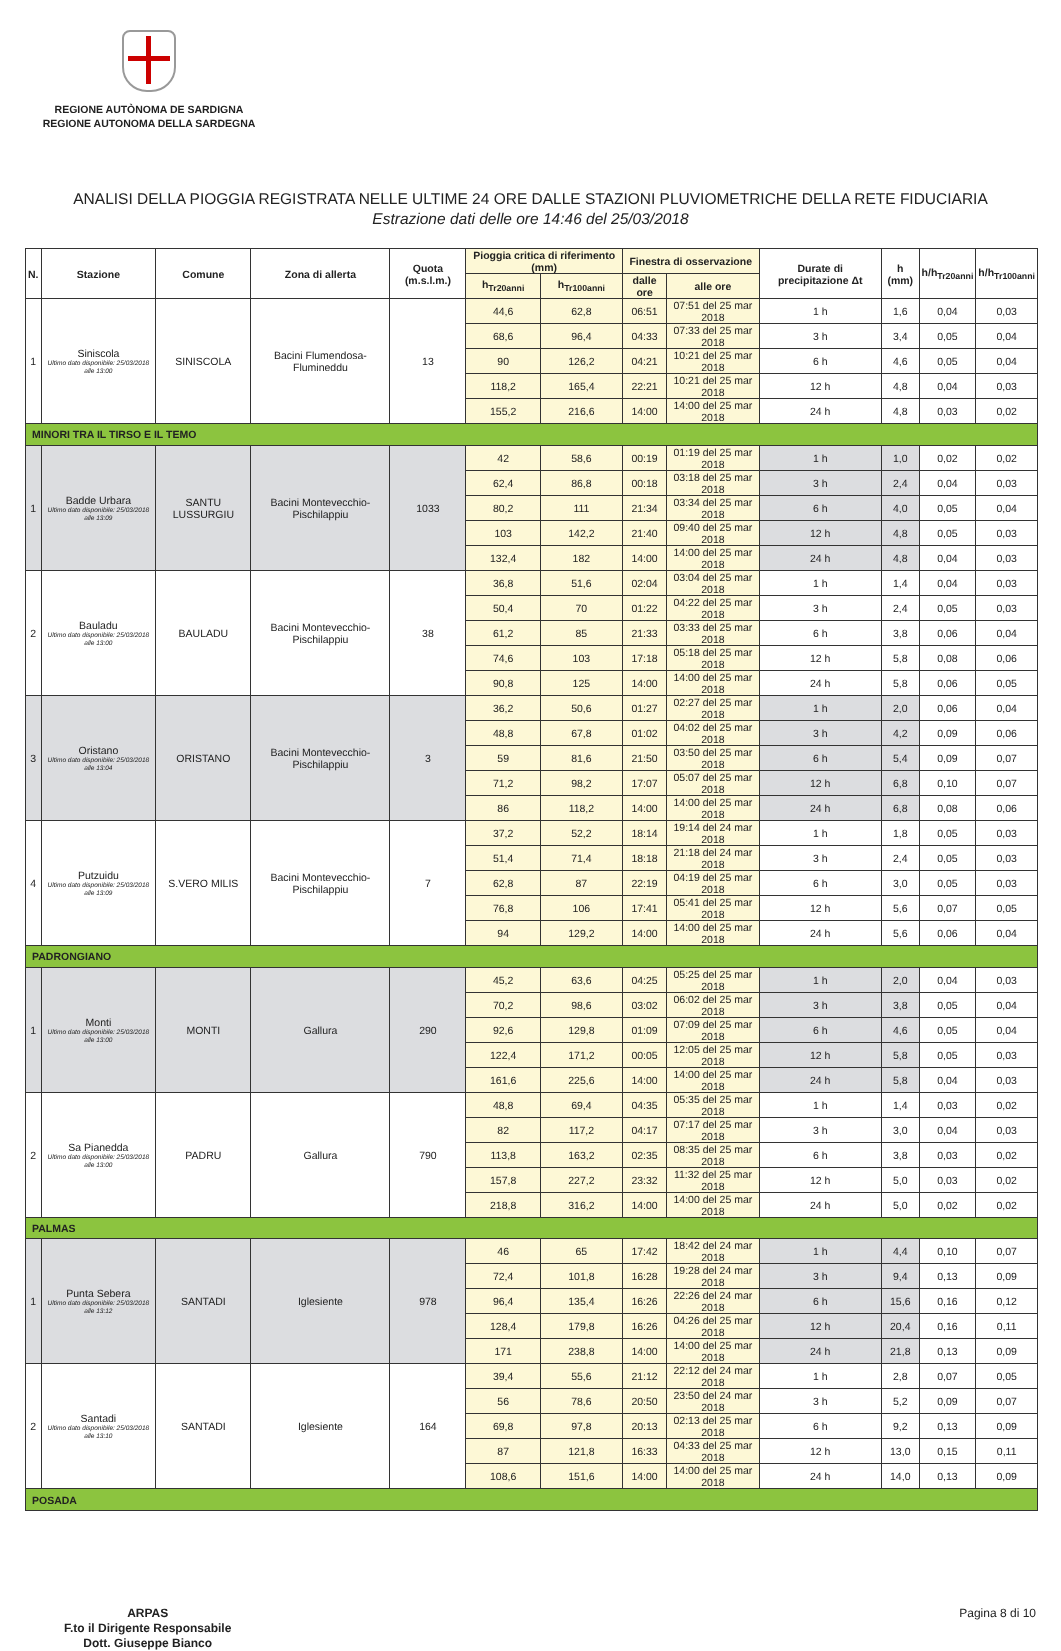REGIONE AUTÒNOMA DE SARDIGNA
REGIONE AUTONOMA DELLA SARDEGNA
ANALISI DELLA PIOGGIA REGISTRATA NELLE ULTIME 24 ORE DALLE STAZIONI PLUVIOMETRICHE DELLA RETE FIDUCIARIA
Estrazione dati delle ore 14:46 del 25/03/2018
| N. | Stazione | Comune | Zona di allerta | Quota (m.s.l.m.) | Pioggia critica di riferimento (mm) | | Finestra di osservazione | | Durate di precipitazione Δt | h (mm) | h/h<sub>Tr20anni</sub> | h/h<sub>Tr100anni</sub> |
| --- | --- | --- | --- | --- | --- | --- | --- | --- | --- | --- | --- | --- |
| | | | | | h<sub>Tr20anni</sub> | h<sub>Tr100anni</sub> | dalle ore | alle ore | | | | |
| 1 | Siniscola Ultimo dato disponibile: 25/03/2018 alle 13:00 | SINISCOLA | Bacini Flumendosa-Flumineddu | 13 | 44,6 | 62,8 | 06:51 | 07:51 del 25 mar 2018 | 1 h | 1,6 | 0,04 | 0,03 |
| | | | | | 68,6 | 96,4 | 04:33 | 07:33 del 25 mar 2018 | 3 h | 3,4 | 0,05 | 0,04 |
| | | | | | 90 | 126,2 | 04:21 | 10:21 del 25 mar 2018 | 6 h | 4,6 | 0,05 | 0,04 |
| | | | | | 118,2 | 165,4 | 22:21 | 10:21 del 25 mar 2018 | 12 h | 4,8 | 0,04 | 0,03 |
| | | | | | 155,2 | 216,6 | 14:00 | 14:00 del 25 mar 2018 | 24 h | 4,8 | 0,03 | 0,02 |
| MINORI TRA IL TIRSO E IL TEMO | | | | | | | | | | | | |
| 1 | Badde Urbara Ultimo dato disponibile: 25/03/2018 alle 13:09 | SANTU LUSSURGIU | Bacini Montevecchio-Pischilappiu | 1033 | 42 | 58,6 | 00:19 | 01:19 del 25 mar 2018 | 1 h | 1,0 | 0,02 | 0,02 |
| | | | | | 62,4 | 86,8 | 00:18 | 03:18 del 25 mar 2018 | 3 h | 2,4 | 0,04 | 0,03 |
| | | | | | 80,2 | 111 | 21:34 | 03:34 del 25 mar 2018 | 6 h | 4,0 | 0,05 | 0,04 |
| | | | | | 103 | 142,2 | 21:40 | 09:40 del 25 mar 2018 | 12 h | 4,8 | 0,05 | 0,03 |
| | | | | | 132,4 | 182 | 14:00 | 14:00 del 25 mar 2018 | 24 h | 4,8 | 0,04 | 0,03 |
| 2 | Bauladu Ultimo dato disponibile: 25/03/2018 alle 13:00 | BAULADU | Bacini Montevecchio-Pischilappiu | 38 | 36,8 | 51,6 | 02:04 | 03:04 del 25 mar 2018 | 1 h | 1,4 | 0,04 | 0,03 |
| | | | | | 50,4 | 70 | 01:22 | 04:22 del 25 mar 2018 | 3 h | 2,4 | 0,05 | 0,03 |
| | | | | | 61,2 | 85 | 21:33 | 03:33 del 25 mar 2018 | 6 h | 3,8 | 0,06 | 0,04 |
| | | | | | 74,6 | 103 | 17:18 | 05:18 del 25 mar 2018 | 12 h | 5,8 | 0,08 | 0,06 |
| | | | | | 90,8 | 125 | 14:00 | 14:00 del 25 mar 2018 | 24 h | 5,8 | 0,06 | 0,05 |
| 3 | Oristano Ultimo dato disponibile: 25/03/2018 alle 13:04 | ORISTANO | Bacini Montevecchio-Pischilappiu | 3 | 36,2 | 50,6 | 01:27 | 02:27 del 25 mar 2018 | 1 h | 2,0 | 0,06 | 0,04 |
| | | | | | 48,8 | 67,8 | 01:02 | 04:02 del 25 mar 2018 | 3 h | 4,2 | 0,09 | 0,06 |
| | | | | | 59 | 81,6 | 21:50 | 03:50 del 25 mar 2018 | 6 h | 5,4 | 0,09 | 0,07 |
| | | | | | 71,2 | 98,2 | 17:07 | 05:07 del 25 mar 2018 | 12 h | 6,8 | 0,10 | 0,07 |
| | | | | | 86 | 118,2 | 14:00 | 14:00 del 25 mar 2018 | 24 h | 6,8 | 0,08 | 0,06 |
| 4 | Putzuidu Ultimo dato disponibile: 25/03/2018 alle 13:09 | S.VERO MILIS | Bacini Montevecchio-Pischilappiu | 7 | 37,2 | 52,2 | 18:14 | 19:14 del 24 mar 2018 | 1 h | 1,8 | 0,05 | 0,03 |
| | | | | | 51,4 | 71,4 | 18:18 | 21:18 del 24 mar 2018 | 3 h | 2,4 | 0,05 | 0,03 |
| | | | | | 62,8 | 87 | 22:19 | 04:19 del 25 mar 2018 | 6 h | 3,0 | 0,05 | 0,03 |
| | | | | | 76,8 | 106 | 17:41 | 05:41 del 25 mar 2018 | 12 h | 5,6 | 0,07 | 0,05 |
| | | | | | 94 | 129,2 | 14:00 | 14:00 del 25 mar 2018 | 24 h | 5,6 | 0,06 | 0,04 |
| PADRONGIANO | | | | | | | | | | | | |
| 1 | Monti Ultimo dato disponibile: 25/03/2018 alle 13:00 | MONTI | Gallura | 290 | 45,2 | 63,6 | 04:25 | 05:25 del 25 mar 2018 | 1 h | 2,0 | 0,04 | 0,03 |
| | | | | | 70,2 | 98,6 | 03:02 | 06:02 del 25 mar 2018 | 3 h | 3,8 | 0,05 | 0,04 |
| | | | | | 92,6 | 129,8 | 01:09 | 07:09 del 25 mar 2018 | 6 h | 4,6 | 0,05 | 0,04 |
| | | | | | 122,4 | 171,2 | 00:05 | 12:05 del 25 mar 2018 | 12 h | 5,8 | 0,05 | 0,03 |
| | | | | | 161,6 | 225,6 | 14:00 | 14:00 del 25 mar 2018 | 24 h | 5,8 | 0,04 | 0,03 |
| 2 | Sa Pianedda Ultimo dato disponibile: 25/03/2018 alle 13:00 | PADRU | Gallura | 790 | 48,8 | 69,4 | 04:35 | 05:35 del 25 mar 2018 | 1 h | 1,4 | 0,03 | 0,02 |
| | | | | | 82 | 117,2 | 04:17 | 07:17 del 25 mar 2018 | 3 h | 3,0 | 0,04 | 0,03 |
| | | | | | 113,8 | 163,2 | 02:35 | 08:35 del 25 mar 2018 | 6 h | 3,8 | 0,03 | 0,02 |
| | | | | | 157,8 | 227,2 | 23:32 | 11:32 del 25 mar 2018 | 12 h | 5,0 | 0,03 | 0,02 |
| | | | | | 218,8 | 316,2 | 14:00 | 14:00 del 25 mar 2018 | 24 h | 5,0 | 0,02 | 0,02 |
| PALMAS | | | | | | | | | | | | |
| 1 | Punta Sebera Ultimo dato disponibile: 25/03/2018 alle 13:12 | SANTADI | Iglesiente | 978 | 46 | 65 | 17:42 | 18:42 del 24 mar 2018 | 1 h | 4,4 | 0,10 | 0,07 |
| | | | | | 72,4 | 101,8 | 16:28 | 19:28 del 24 mar 2018 | 3 h | 9,4 | 0,13 | 0,09 |
| | | | | | 96,4 | 135,4 | 16:26 | 22:26 del 24 mar 2018 | 6 h | 15,6 | 0,16 | 0,12 |
| | | | | | 128,4 | 179,8 | 16:26 | 04:26 del 25 mar 2018 | 12 h | 20,4 | 0,16 | 0,11 |
| | | | | | 171 | 238,8 | 14:00 | 14:00 del 25 mar 2018 | 24 h | 21,8 | 0,13 | 0,09 |
| 2 | Santadi Ultimo dato disponibile: 25/03/2018 alle 13:10 | SANTADI | Iglesiente | 164 | 39,4 | 55,6 | 21:12 | 22:12 del 24 mar 2018 | 1 h | 2,8 | 0,07 | 0,05 |
| | | | | | 56 | 78,6 | 20:50 | 23:50 del 24 mar 2018 | 3 h | 5,2 | 0,09 | 0,07 |
| | | | | | 69,8 | 97,8 | 20:13 | 02:13 del 25 mar 2018 | 6 h | 9,2 | 0,13 | 0,09 |
| | | | | | 87 | 121,8 | 16:33 | 04:33 del 25 mar 2018 | 12 h | 13,0 | 0,15 | 0,11 |
| | | | | | 108,6 | 151,6 | 14:00 | 14:00 del 25 mar 2018 | 24 h | 14,0 | 0,13 | 0,09 |
| POSADA | | | | | | | | | | | | |
ARPAS
F.to il Dirigente Responsabile
Dott. Giuseppe Bianco
Pagina 8 di 10